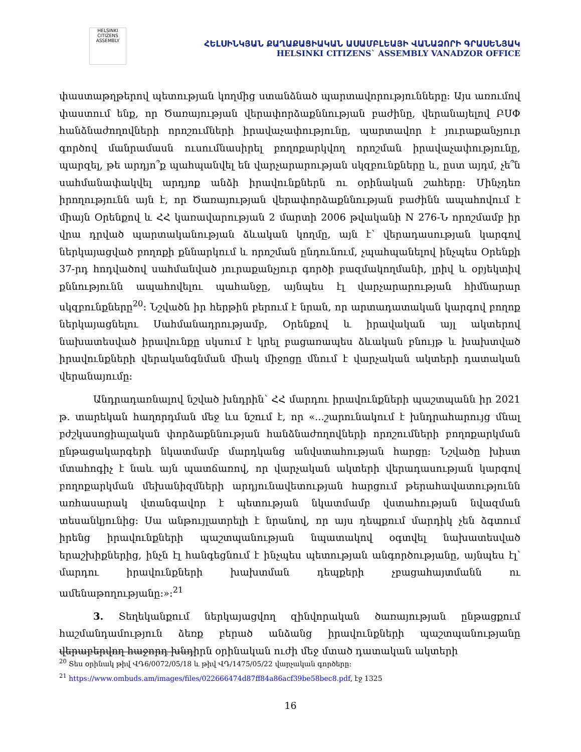HELSINKI CITIZENS ASSEMBLY
ՀԵԼՍԻՆԿՅԱՆ ՔԱՂԱՔԱՑԻԱԿԱՆ ԱՍԱՄԲԼԵԱՅԻ ՎԱՆԱՁՈՐԻ ԳՐԱՍԵՆՅԱԿ
HELSINKI CITIZENS` ASSEMBLY VANADZOR OFFICE
փաստաթղթերով պետության կողմից ստանձնած պարտավորությունները։ Այս առումով փաստում ենք, որ Ծառայության վերափորձաքննության բաժինը, վերանայելով ԲՍՓ հանձնաժողովների որոշումների իրավաչափությունը, պարտավոր է յուրաքանչյուր գործով մանրամասն ուսումնասիրել բողոքարկվող որոշման իրավաչափությունը, պարզել, թե արդյո՞ք պահպանվել են վարչարարության սկզբունքները և, ըստ այդմ, չե՞ն սահմանափակվել արդյոք անձի իրավունքներն ու օրինական շահերը։ Մինչդեռ իրողությունն այն է, որ Ծառայության վերափորձաքննության բաժինն ապահովում է միայն Օրենքով և ՀՀ կառավարության 2 մարտի 2006 թվականի N 276-Ն որոշմամբ իր վրա դրված պարտականության ձևական կողմը, այն է՝ վերադասության կարգով ներկայացված բողոքի քննարկում և որոշման ընդունում, չպահպանելով ինչպես Օրենքի 37-րդ հոդվածով սահմանված յուրաքանչյուր գործի բազմակողմանի, լրիվ և օբյեկտիվ քննությունն ապահովելու պահանջը, այնպես էլ վարչարարության հիմնարար սկզբունքները<sup>20</sup>։ Նշվածն իր հերթին բերում է նրան, որ արտադատական կարգով բողոք ներկայացնելու Սահմանադրությամբ, Օրենքով և իրավական այլ ակտերով նախատեսված իրավունքը սկսում է կրել բացառապես ձևական բնույթ և խախտված իրավունքների վերականգնման միակ միջոցը մնում է վարչական ակտերի դատական վերանայումը։
Անդրադառնալով նշված խնդրին՝ ՀՀ մարդու իրավունքների պաշտպանն իր 2021 թ. տարեկան հաղորդման մեջ ևս նշում է, որ «...շարունակում է խնդրահարույց մնալ բժշկասոցիալական փորձաքննության հանձնաժողովների որոշումների բողոքարկման ընթացակարգերի նկատմամբ մարդկանց անվստահության հարցը։ Նշվածը խիստ մտահոգիչ է նաև այն պատճառով, որ վարչական ակտերի վերադասության կարգով բողոքարկման մեխանիզմների արդյունավետության հարցում թերահավատությունն առհասարակ վտանգավոր է պետության նկատմամբ վստահության նվազման տեսանկյունից։ Սա անթույլատրելի է նրանով, որ այս դեպքում մարդիկ չեն ձգտում իրենց իրավունքների պաշտպանության նպատակով օգտվել նախատեսված երաշխիքներից, ինչն էլ հանգեցնում է ինչպես պետության անգործությանը, այնպես էլ՝ մարդու իրավունքների խախտման դեպքերի չբացահայտմանն ու ամենաթողությանը։»։<sup>21</sup>
3. Տեղեկանքում ներկայացվող զինվորական ծառայության ընթացքում հաշմանդամություն ձեռք բերած անձանց իրավունքների պաշտպանությանը վերաբերվող հաջորդ խնդիրն օրինական ուժի մեջ մտած դատական ակտերի
<sup>20</sup> Տես օրինակ թիվ ՎԴ6/0072/05/18 և թիվ ՎԴ/1475/05/22 վարչական գործերը։
<sup>21</sup> https://www.ombuds.am/images/files/022666474d87ff84a86acf39be58bec8.pdf, էջ 1325
16